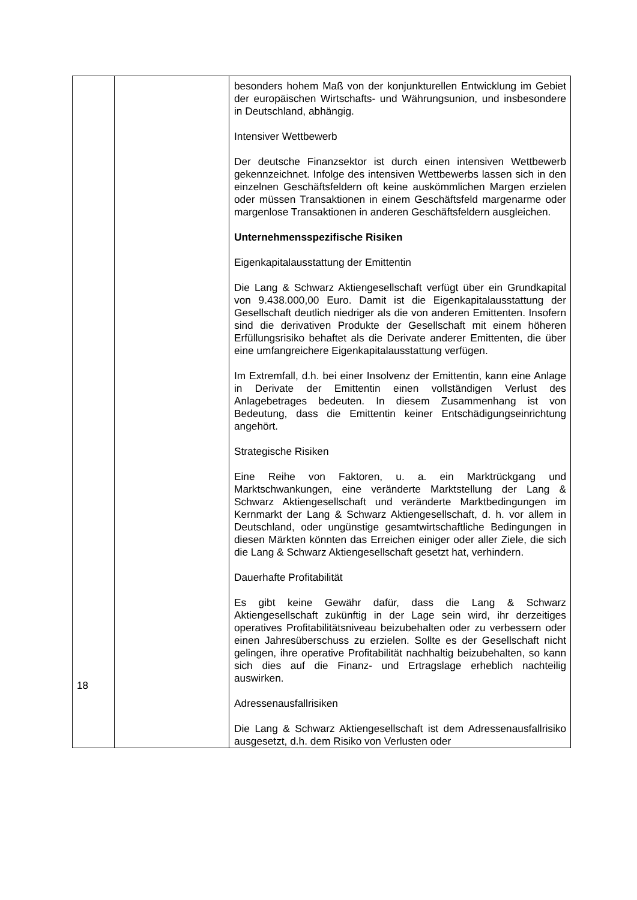| | | besonders hohem Maß von der konjunkturellen Entwicklung im Gebiet der europäischen Wirtschafts- und Währungsunion, und insbesondere in Deutschland, abhängig. Intensiver Wettbewerb Der deutsche Finanzsektor ist durch einen intensiven Wettbewerb gekennzeichnet. Infolge des intensiven Wettbewerbs lassen sich in den einzelnen Geschäftsfeldern oft keine auskömmlichen Margen erzielen oder müssen Transaktionen in einem Geschäftsfeld margenarme oder margenlose Transaktionen in anderen Geschäftsfeldern ausgleichen. Unternehmensspezifische Risiken Eigenkapitalausstattung der Emittentin Die Lang & Schwarz Aktiengesellschaft verfügt über ein Grundkapital von 9.438.000,00 Euro. Damit ist die Eigenkapitalausstattung der Gesellschaft deutlich niedriger als die von anderen Emittenten. Insofern sind die derivativen Produkte der Gesellschaft mit einem höheren Erfüllungsrisiko behaftet als die Derivate anderer Emittenten, die über eine umfangreichere Eigenkapitalausstattung verfügen. Im Extremfall, d.h. bei einer Insolvenz der Emittentin, kann eine Anlage in Derivate der Emittentin einen vollständigen Verlust des Anlagebetrages bedeuten. In diesem Zusammenhang ist von Bedeutung, dass die Emittentin keiner Entschädigungseinrichtung angehört. Strategische Risiken Eine Reihe von Faktoren, u. a. ein Marktrückgang und Marktschwankungen, eine veränderte Marktstellung der Lang & Schwarz Aktiengesellschaft und veränderte Marktbedingungen im Kernmarkt der Lang & Schwarz Aktiengesellschaft, d. h. vor allem in Deutschland, oder ungünstige gesamtwirtschaftliche Bedingungen in diesen Märkten könnten das Erreichen einiger oder aller Ziele, die sich die Lang & Schwarz Aktiengesellschaft gesetzt hat, verhindern. Dauerhafte Profitabilität Es gibt keine Gewähr dafür, dass die Lang & Schwarz Aktiengesellschaft zukünftig in der Lage sein wird, ihr derzeitiges operatives Profitabilitätsniveau beizubehalten oder zu verbessern oder einen Jahresüberschuss zu erzielen. Sollte es der Gesellschaft nicht gelingen, ihre operative Profitabilität nachhaltig beizubehalten, so kann sich dies auf die Finanz- und Ertragslage erheblich nachteilig auswirken. Adressenausfallrisiken Die Lang & Schwarz Aktiengesellschaft ist dem Adressenausfallrisiko ausgesetzt, d.h. dem Risiko von Verlusten oder |
18